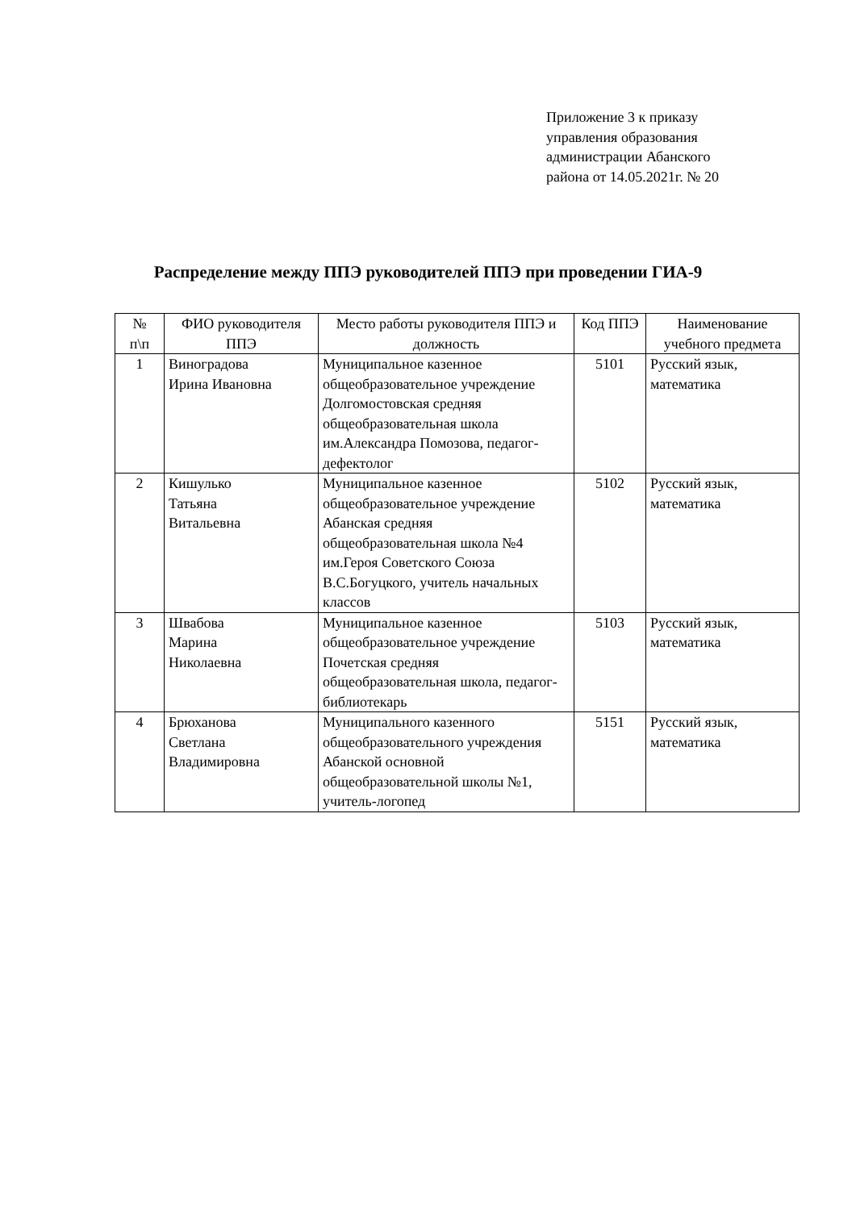Приложение 3 к приказу
управления образования
администрации Абанского
района от 14.05.2021г. № 20
Распределение между ППЭ руководителей ППЭ при проведении ГИА-9
| № п\п | ФИО руководителя ППЭ | Место работы руководителя ППЭ и должность | Код ППЭ | Наименование учебного предмета |
| --- | --- | --- | --- | --- |
| 1 | Виноградова Ирина Ивановна | Муниципальное казенное общеобразовательное учреждение Долгомостовская средняя общеобразовательная школа им.Александра Помозова, педагог-дефектолог | 5101 | Русский язык, математика |
| 2 | Кишулько Татьяна Витальевна | Муниципальное казенное общеобразовательное учреждение Абанская средняя общеобразовательная школа №4 им.Героя Советского Союза В.С.Богуцкого, учитель начальных классов | 5102 | Русский язык, математика |
| 3 | Швабова Марина Николаевна | Муниципальное казенное общеобразовательное учреждение Почетская средняя общеобразовательная школа, педагог-библиотекарь | 5103 | Русский язык, математика |
| 4 | Брюханова Светлана Владимировна | Муниципального казенного общеобразовательного учреждения Абанской основной общеобразовательной школы №1, учитель-логопед | 5151 | Русский язык, математика |